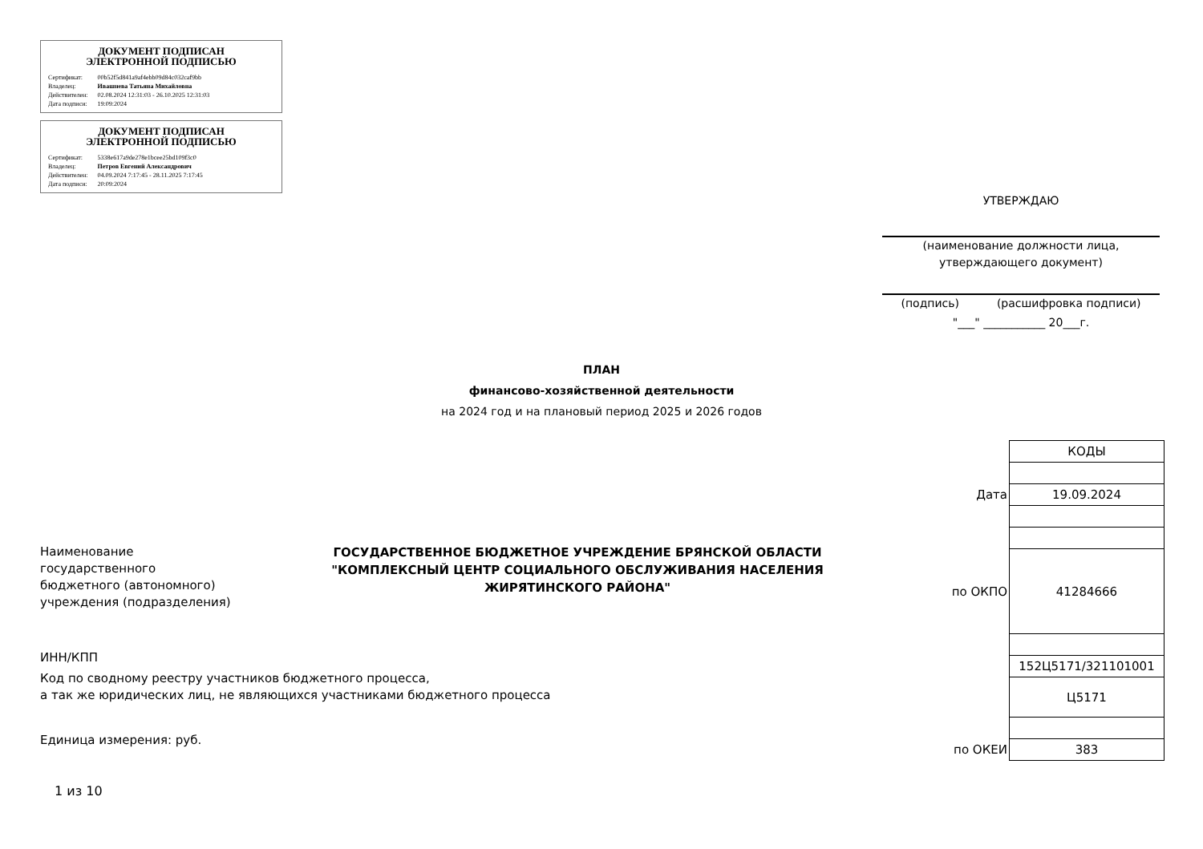ДОКУМЕНТ ПОДПИСАН
ЭЛЕКТРОННОЙ ПОДПИСЬЮ
| Сертификат: | 00b52f5d841a9af4ebb09d84c032caf9bb |
| Владелец: | Ивашнева Татьяна Михайловна |
| Действителен: | 02.08.2024 12:31:03 - 26.10.2025 12:31:03 |
| Дата подписи: | 19:09:2024 |
ДОКУМЕНТ ПОДПИСАН
ЭЛЕКТРОННОЙ ПОДПИСЬЮ
| Сертификат: | 5338e617a9de278e1bcee25bd109f3c0 |
| Владелец: | Петров Евгений Александрович |
| Действителен: | 04.09.2024 7:17:45 - 28.11.2025 7:17:45 |
| Дата подписи: | 20:09:2024 |
УТВЕРЖДАЮ
(наименование должности лица,
утверждающего документ)
(подпись) (расшифровка подписи)
"___" ___________ 20___г.
ПЛАН
финансово-хозяйственной деятельности
на 2024 год и на плановый период 2025 и 2026 годов
Наименование
государственного
бюджетного (автономного)
учреждения (подразделения)
ГОСУДАРСТВЕННОЕ БЮДЖЕТНОЕ УЧРЕЖДЕНИЕ БРЯНСКОЙ ОБЛАСТИ "КОМПЛЕКСНЫЙ ЦЕНТР СОЦИАЛЬНОГО ОБСЛУЖИВАНИЯ НАСЕЛЕНИЯ ЖИРЯТИНСКОГО РАЙОНА"
ИНН/КПП
Код по сводному реестру участников бюджетного процесса,
а так же юридических лиц, не являющихся участниками бюджетного процесса
Единица измерения: руб.
| | КОДЫ |
| Дата | 19.09.2024 |
| по ОКПО | 41284666 |
| | 152Ц5171/321101001 |
| | Ц5171 |
| по ОКЕИ | 383 |
1 из 10